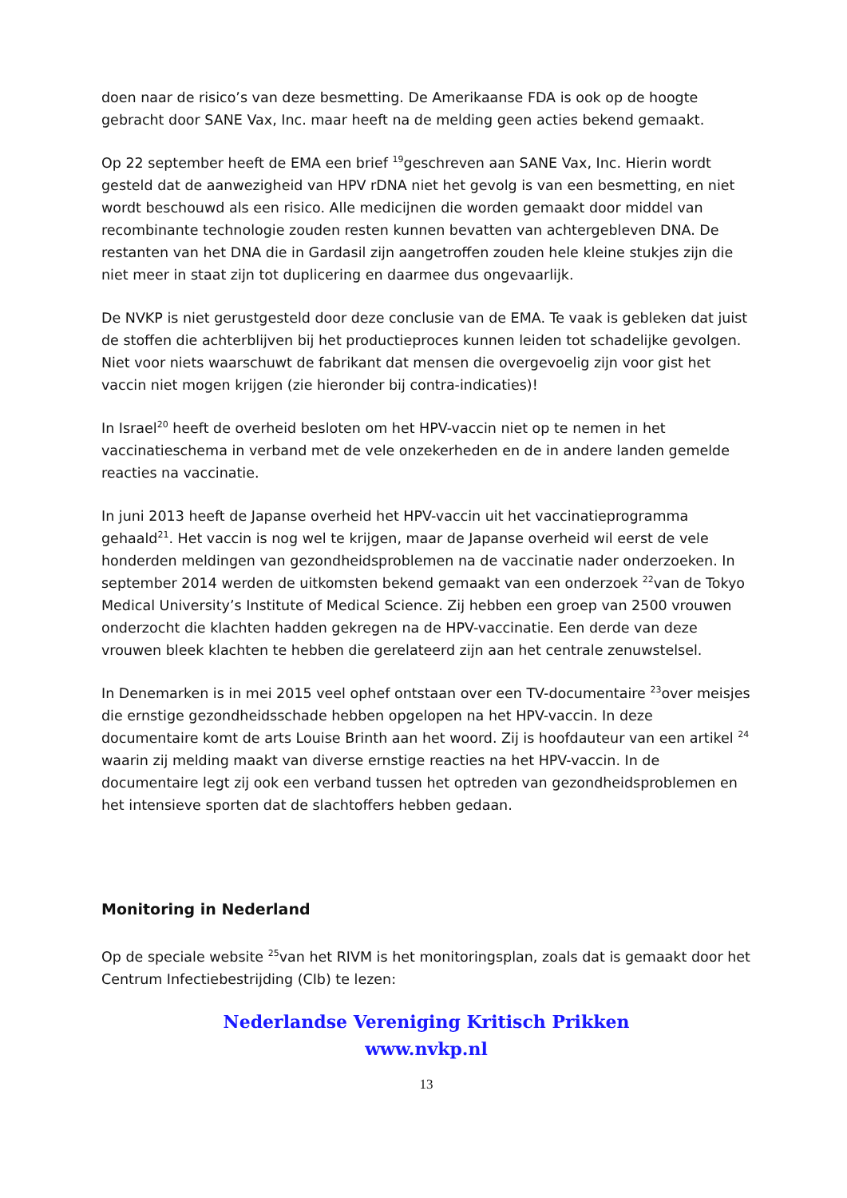doen naar de risico’s van deze besmetting. De Amerikaanse FDA is ook op de hoogte gebracht door SANE Vax, Inc. maar heeft na de melding geen acties bekend gemaakt.
Op 22 september heeft de EMA een brief <sup>19</sup>geschreven aan SANE Vax, Inc. Hierin wordt gesteld dat de aanwezigheid van HPV rDNA niet het gevolg is van een besmetting, en niet wordt beschouwd als een risico. Alle medicijnen die worden gemaakt door middel van recombinante technologie zouden resten kunnen bevatten van achtergebleven DNA. De restanten van het DNA die in Gardasil zijn aangetroffen zouden hele kleine stukjes zijn die niet meer in staat zijn tot duplicering en daarmee dus ongevaarlijk.
De NVKP is niet gerustgesteld door deze conclusie van de EMA. Te vaak is gebleken dat juist de stoffen die achterblijven bij het productieproces kunnen leiden tot schadelijke gevolgen. Niet voor niets waarschuwt de fabrikant dat mensen die overgevoelig zijn voor gist het vaccin niet mogen krijgen (zie hieronder bij contra-indicaties)!
In Israel<sup>20</sup> heeft de overheid besloten om het HPV-vaccin niet op te nemen in het vaccinatieschema in verband met de vele onzekerheden en de in andere landen gemelde reacties na vaccinatie.
In juni 2013 heeft de Japanse overheid het HPV-vaccin uit het vaccinatieprogramma gehaald<sup>21</sup>. Het vaccin is nog wel te krijgen, maar de Japanse overheid wil eerst de vele honderden meldingen van gezondheidsproblemen na de vaccinatie nader onderzoeken. In september 2014 werden de uitkomsten bekend gemaakt van een onderzoek <sup>22</sup>van de Tokyo Medical University’s Institute of Medical Science. Zij hebben een groep van 2500 vrouwen onderzocht die klachten hadden gekregen na de HPV-vaccinatie. Een derde van deze vrouwen bleek klachten te hebben die gerelateerd zijn aan het centrale zenuwstelsel.
In Denemarken is in mei 2015 veel ophef ontstaan over een TV-documentaire <sup>23</sup>over meisjes die ernstige gezondheidsschade hebben opgelopen na het HPV-vaccin. In deze documentaire komt de arts Louise Brinth aan het woord. Zij is hoofdauteur van een artikel <sup>24</sup> waarin zij melding maakt van diverse ernstige reacties na het HPV-vaccin. In de documentaire legt zij ook een verband tussen het optreden van gezondheidsproblemen en het intensieve sporten dat de slachtoffers hebben gedaan.
Monitoring in Nederland
Op de speciale website <sup>25</sup>van het RIVM is het monitoringsplan, zoals dat is gemaakt door het Centrum Infectiebestrijding (CIb) te lezen:
Nederlandse Vereniging Kritisch Prikken
www.nvkp.nl
13